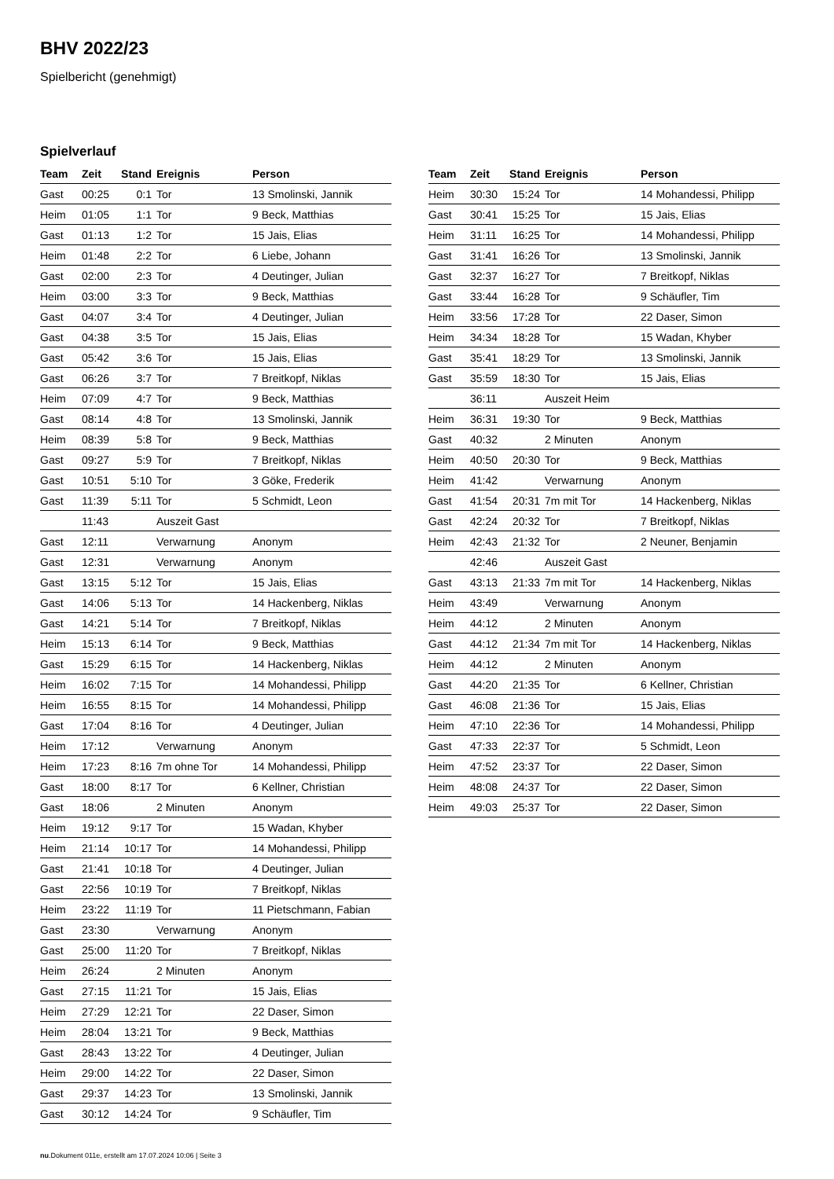BHV 2022/23
Spielbericht (genehmigt)
Spielverlauf
| Team | Zeit | Stand | Ereignis | Person |
| --- | --- | --- | --- | --- |
| Gast | 00:25 | 0:1 | Tor | 13 Smolinski, Jannik |
| Heim | 01:05 | 1:1 | Tor | 9 Beck, Matthias |
| Gast | 01:13 | 1:2 | Tor | 15 Jais, Elias |
| Heim | 01:48 | 2:2 | Tor | 6 Liebe, Johann |
| Gast | 02:00 | 2:3 | Tor | 4 Deutinger, Julian |
| Heim | 03:00 | 3:3 | Tor | 9 Beck, Matthias |
| Gast | 04:07 | 3:4 | Tor | 4 Deutinger, Julian |
| Gast | 04:38 | 3:5 | Tor | 15 Jais, Elias |
| Gast | 05:42 | 3:6 | Tor | 15 Jais, Elias |
| Gast | 06:26 | 3:7 | Tor | 7 Breitkopf, Niklas |
| Heim | 07:09 | 4:7 | Tor | 9 Beck, Matthias |
| Gast | 08:14 | 4:8 | Tor | 13 Smolinski, Jannik |
| Heim | 08:39 | 5:8 | Tor | 9 Beck, Matthias |
| Gast | 09:27 | 5:9 | Tor | 7 Breitkopf, Niklas |
| Gast | 10:51 | 5:10 | Tor | 3 Göke, Frederik |
| Gast | 11:39 | 5:11 | Tor | 5 Schmidt, Leon |
| | 11:43 | | Auszeit Gast | |
| Gast | 12:11 | | Verwarnung | Anonym |
| Gast | 12:31 | | Verwarnung | Anonym |
| Gast | 13:15 | 5:12 | Tor | 15 Jais, Elias |
| Gast | 14:06 | 5:13 | Tor | 14 Hackenberg, Niklas |
| Gast | 14:21 | 5:14 | Tor | 7 Breitkopf, Niklas |
| Heim | 15:13 | 6:14 | Tor | 9 Beck, Matthias |
| Gast | 15:29 | 6:15 | Tor | 14 Hackenberg, Niklas |
| Heim | 16:02 | 7:15 | Tor | 14 Mohandessi, Philipp |
| Heim | 16:55 | 8:15 | Tor | 14 Mohandessi, Philipp |
| Gast | 17:04 | 8:16 | Tor | 4 Deutinger, Julian |
| Heim | 17:12 | | Verwarnung | Anonym |
| Heim | 17:23 | 8:16 | 7m ohne Tor | 14 Mohandessi, Philipp |
| Gast | 18:00 | 8:17 | Tor | 6 Kellner, Christian |
| Gast | 18:06 | | 2 Minuten | Anonym |
| Heim | 19:12 | 9:17 | Tor | 15 Wadan, Khyber |
| Heim | 21:14 | 10:17 | Tor | 14 Mohandessi, Philipp |
| Gast | 21:41 | 10:18 | Tor | 4 Deutinger, Julian |
| Gast | 22:56 | 10:19 | Tor | 7 Breitkopf, Niklas |
| Heim | 23:22 | 11:19 | Tor | 11 Pietschmann, Fabian |
| Gast | 23:30 | | Verwarnung | Anonym |
| Gast | 25:00 | 11:20 | Tor | 7 Breitkopf, Niklas |
| Heim | 26:24 | | 2 Minuten | Anonym |
| Gast | 27:15 | 11:21 | Tor | 15 Jais, Elias |
| Heim | 27:29 | 12:21 | Tor | 22 Daser, Simon |
| Heim | 28:04 | 13:21 | Tor | 9 Beck, Matthias |
| Gast | 28:43 | 13:22 | Tor | 4 Deutinger, Julian |
| Heim | 29:00 | 14:22 | Tor | 22 Daser, Simon |
| Gast | 29:37 | 14:23 | Tor | 13 Smolinski, Jannik |
| Gast | 30:12 | 14:24 | Tor | 9 Schäufler, Tim |
| Team | Zeit | Stand | Ereignis | Person |
| --- | --- | --- | --- | --- |
| Heim | 30:30 | 15:24 | Tor | 14 Mohandessi, Philipp |
| Gast | 30:41 | 15:25 | Tor | 15 Jais, Elias |
| Heim | 31:11 | 16:25 | Tor | 14 Mohandessi, Philipp |
| Gast | 31:41 | 16:26 | Tor | 13 Smolinski, Jannik |
| Gast | 32:37 | 16:27 | Tor | 7 Breitkopf, Niklas |
| Gast | 33:44 | 16:28 | Tor | 9 Schäufler, Tim |
| Heim | 33:56 | 17:28 | Tor | 22 Daser, Simon |
| Heim | 34:34 | 18:28 | Tor | 15 Wadan, Khyber |
| Gast | 35:41 | 18:29 | Tor | 13 Smolinski, Jannik |
| Gast | 35:59 | 18:30 | Tor | 15 Jais, Elias |
| | 36:11 | | Auszeit Heim | |
| Heim | 36:31 | 19:30 | Tor | 9 Beck, Matthias |
| Gast | 40:32 | | 2 Minuten | Anonym |
| Heim | 40:50 | 20:30 | Tor | 9 Beck, Matthias |
| Heim | 41:42 | | Verwarnung | Anonym |
| Gast | 41:54 | 20:31 | 7m mit Tor | 14 Hackenberg, Niklas |
| Gast | 42:24 | 20:32 | Tor | 7 Breitkopf, Niklas |
| Heim | 42:43 | 21:32 | Tor | 2 Neuner, Benjamin |
| | 42:46 | | Auszeit Gast | |
| Gast | 43:13 | 21:33 | 7m mit Tor | 14 Hackenberg, Niklas |
| Heim | 43:49 | | Verwarnung | Anonym |
| Heim | 44:12 | | 2 Minuten | Anonym |
| Gast | 44:12 | 21:34 | 7m mit Tor | 14 Hackenberg, Niklas |
| Heim | 44:12 | | 2 Minuten | Anonym |
| Gast | 44:20 | 21:35 | Tor | 6 Kellner, Christian |
| Gast | 46:08 | 21:36 | Tor | 15 Jais, Elias |
| Heim | 47:10 | 22:36 | Tor | 14 Mohandessi, Philipp |
| Gast | 47:33 | 22:37 | Tor | 5 Schmidt, Leon |
| Heim | 47:52 | 23:37 | Tor | 22 Daser, Simon |
| Heim | 48:08 | 24:37 | Tor | 22 Daser, Simon |
| Heim | 49:03 | 25:37 | Tor | 22 Daser, Simon |
nu.Dokument 011e, erstellt am 17.07.2024 10:06 | Seite 3